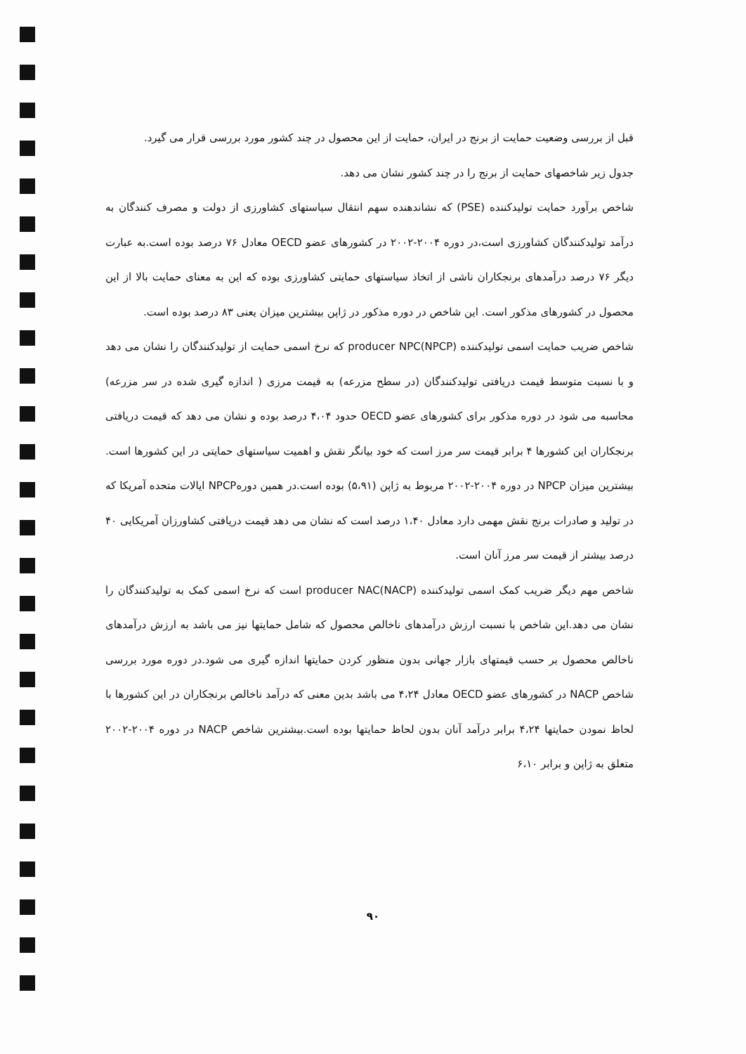قبل از بررسی وضعیت حمایت از برنج در ایران، حمایت از این محصول در چند کشور مورد بررسی قرار می گیرد.
جدول زیر شاخصهای حمایت از برنج را در چند کشور نشان می دهد.
شاخص برآورد حمایت تولیدکننده (PSE) که نشاندهنده سهم انتقال سیاستهای کشاورزی از دولت و مصرف کنندگان به درآمد تولیدکنندگان کشاورزی است،در دوره ۲۰۰۴-۲۰۰۲ در کشورهای عضو OECD معادل ۷۶ درصد بوده است.به عبارت دیگر ۷۶ درصد درآمدهای برنجکاران ناشی از اتخاذ سیاستهای حمایتی کشاورزی بوده که این به معنای حمایت بالا از این محصول در کشورهای مذکور است. این شاخص در دوره مذکور در ژاپن بیشترین میزان یعنی ۸۳ درصد بوده است.
شاخص ضریب حمایت اسمی تولیدکننده (producer NPC(NPCP که نرخ اسمی حمایت از تولیدکنندگان را نشان می دهد و با نسبت متوسط قیمت دریافتی تولیدکنندگان (در سطح مزرعه) به قیمت مرزی ( اندازه گیری شده در سر مزرعه) محاسبه می شود در دوره مذکور برای کشورهای عضو OECD حدود ۴،۰۴ درصد بوده و نشان می دهد که قیمت دریافتی برنجکاران این کشورها ۴ برابر قیمت سر مرز است که خود بیانگر نقش و اهمیت سیاستهای حمایتی در این کشورها است. بیشترین میزان NPCP در دوره ۲۰۰۴-۲۰۰۲ مربوط به ژاپن (۵،۹۱) بوده است.در همین دورهNPCP ایالات متحده آمریکا که در تولید و صادرات برنج نقش مهمی دارد معادل ۱،۴۰ درصد است که نشان می دهد قیمت دریافتی کشاورزان آمریکایی ۴۰ درصد بیشتر از قیمت سر مرز آنان است.
شاخص مهم دیگر ضریب کمک اسمی تولیدکننده (producer NAC(NACP است که نرخ اسمی کمک به تولیدکنندگان را نشان می دهد.این شاخص با نسبت ارزش درآمدهای ناخالص محصول که شامل حمایتها نیز می باشد به ارزش درآمدهای ناخالص محصول بر حسب قیمتهای بازار جهانی بدون منظور کردن حمایتها اندازه گیری می شود.در دوره مورد بررسی شاخص NACP در کشورهای عضو OECD معادل ۴،۲۴ می باشد بدین معنی که درآمد ناخالص برنجکاران در این کشورها با لحاظ نمودن حمایتها ۴،۲۴ برابر درآمد آنان بدون لحاظ حمایتها بوده است.بیشترین شاخص NACP در دوره ۲۰۰۴-۲۰۰۲ متعلق به ژاپن و برابر ۶،۱۰
۹۰